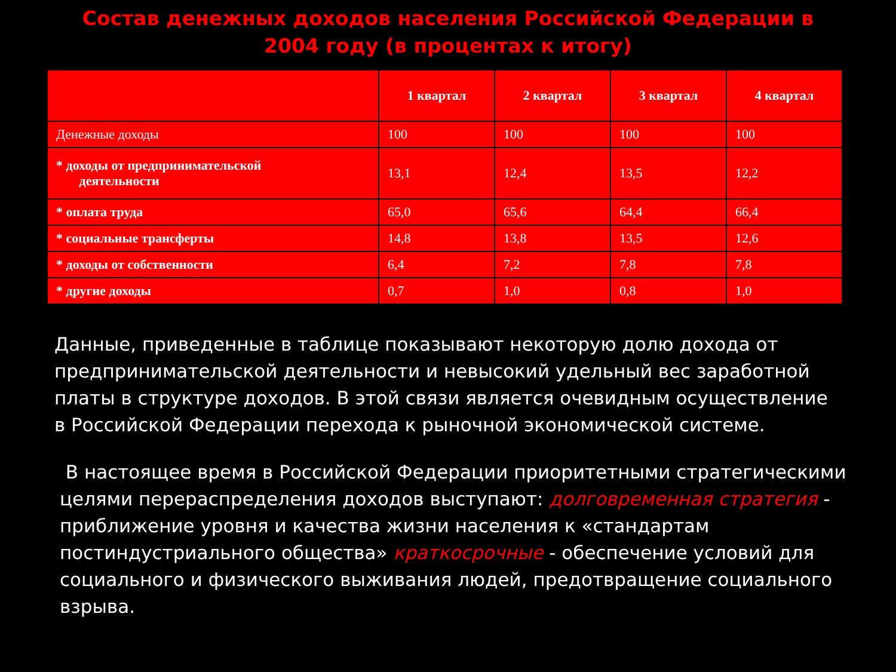Состав денежных доходов населения Российской Федерации в 2004 году (в процентах к итогу)
| | 1 квартал | 2 квартал | 3 квартал | 4 квартал |
| --- | --- | --- | --- | --- |
| Денежные доходы | 100 | 100 | 100 | 100 |
| * доходы от предпринимательской деятельности | 13,1 | 12,4 | 13,5 | 12,2 |
| * оплата труда | 65,0 | 65,6 | 64,4 | 66,4 |
| * социальные трансферты | 14,8 | 13,8 | 13,5 | 12,6 |
| * доходы от собственности | 6,4 | 7,2 | 7,8 | 7,8 |
| * другие доходы | 0,7 | 1,0 | 0,8 | 1,0 |
Данные, приведенные в таблице показывают некоторую долю дохода от предпринимательской деятельности и невысокий удельный вес заработной платы в структуре доходов. В этой связи является очевидным осуществление в Российской Федерации перехода к рыночной экономической системе.
В настоящее время в Российской Федерации приоритетными стратегическими целями перераспределения доходов выступают: долговременная стратегия - приближение уровня и качества жизни населения к «стандартам постиндустриального общества» краткосрочные - обеспечение условий для социального и физического выживания людей, предотвращение социального взрыва.